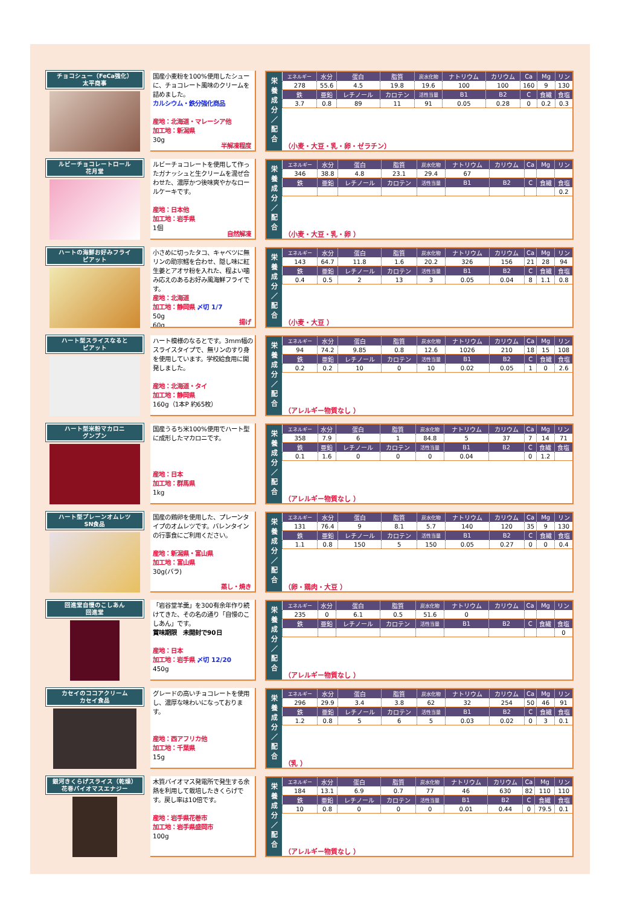チョコシュー（FeCa強化）
太平商事
国産小麦粉を100%使用したシューに、チョコレート風味のクリームを詰めました。
カルシウム・鉄分強化商品
産地：北海道・マレーシア他
加工地：新潟県
30g
半解凍程度
栄
養
成
分
／
配
合
| エネルギー | 水分 | 蛋白 | 脂質 | 炭水化物 | ナトリウム | カリウム | Ca | Mg | リン |
| --- | --- | --- | --- | --- | --- | --- | --- | --- | --- |
| 278 | 55.6 | 4.5 | 19.8 | 19.6 | 100 | 100 | 160 | 9 | 130 |
| 鉄 | 亜鉛 | レチノール | カロテン | 活性当量 | B1 | B2 | C | 食繊 | 食塩 |
| 3.7 | 0.8 | 89 | 11 | 91 | 0.05 | 0.28 | 0 | 0.2 | 0.3 |
（小麦・大豆・乳・卵・ゼラチン）
ルビーチョコレートロール
花月堂
ルビーチョコレートを使用して作ったガナッシュと生クリームを混ぜ合わせた、濃厚かつ後味爽やかなロールケーキです。
産地：日本他
加工地：岩手県
1個
自然解凍
栄
養
成
分
／
配
合
| エネルギー | 水分 | 蛋白 | 脂質 | 炭水化物 | ナトリウム | カリウム | Ca | Mg | リン |
| --- | --- | --- | --- | --- | --- | --- | --- | --- | --- |
| 346 | 38.8 | 4.8 | 23.1 | 29.4 | 67 | | | | |
| 鉄 | 亜鉛 | レチノール | カロテン | 活性当量 | B1 | B2 | C | 食繊 | 食塩 |
| | | | | | | | | | 0.2 |
（小麦・大豆・乳・卵 ）
ハートの海鮮お好みフライ
ピアット
小さめに切ったタコ、キャベツに無リンの助宗鱈を合わせ、隠し味に紅生姜とアオサ粉を入れた、程よい噛み応えのあるお好み風海鮮フライです。
産地：北海道
加工地：静岡県 〆切 1/7
50g
60g
揚げ
栄
養
成
分
／
配
合
| エネルギー | 水分 | 蛋白 | 脂質 | 炭水化物 | ナトリウム | カリウム | Ca | Mg | リン |
| --- | --- | --- | --- | --- | --- | --- | --- | --- | --- |
| 143 | 64.7 | 11.8 | 1.6 | 20.2 | 326 | 156 | 21 | 28 | 94 |
| 鉄 | 亜鉛 | レチノール | カロテン | 活性当量 | B1 | B2 | C | 食繊 | 食塩 |
| 0.4 | 0.5 | 2 | 13 | 3 | 0.05 | 0.04 | 8 | 1.1 | 0.8 |
（小麦・大豆 ）
ハート型スライスなると
ピアット
ハート模様のなるとです。3mm幅のスライスタイプで、無リンのすり身を使用しています。学校給食用に開発しました。
産地：北海道・タイ
加工地：静岡県
160g（1本P 約65枚）
栄
養
成
分
／
配
合
| エネルギー | 水分 | 蛋白 | 脂質 | 炭水化物 | ナトリウム | カリウム | Ca | Mg | リン |
| --- | --- | --- | --- | --- | --- | --- | --- | --- | --- |
| 94 | 74.2 | 9.85 | 0.8 | 12.6 | 1026 | 210 | 18 | 15 | 108 |
| 鉄 | 亜鉛 | レチノール | カロテン | 活性当量 | B1 | B2 | C | 食繊 | 食塩 |
| 0.2 | 0.2 | 10 | 0 | 10 | 0.02 | 0.05 | 1 | 0 | 2.6 |
（アレルギー物質なし ）
ハート型米粉マカロニ
グンプン
国産うるち米100%使用でハート型に成形したマカロニです。
産地：日本
加工地：群馬県
1kg
栄
養
成
分
／
配
合
| エネルギー | 水分 | 蛋白 | 脂質 | 炭水化物 | ナトリウム | カリウム | Ca | Mg | リン |
| --- | --- | --- | --- | --- | --- | --- | --- | --- | --- |
| 358 | 7.9 | 6 | 1 | 84.8 | 5 | 37 | 7 | 14 | 71 |
| 鉄 | 亜鉛 | レチノール | カロテン | 活性当量 | B1 | B2 | C | 食繊 | 食塩 |
| 0.1 | 1.6 | 0 | 0 | 0 | 0.04 | | 0 | 1.2 | |
（アレルギー物質なし ）
ハート型プレーンオムレツ
SN食品
国産の鶏卵を使用した、プレーンタイプのオムレツです。バレンタインの行事食にご利用ください。
産地：新潟県・富山県
加工地：富山県
30g(バラ)
蒸し・焼き
栄
養
成
分
／
配
合
| エネルギー | 水分 | 蛋白 | 脂質 | 炭水化物 | ナトリウム | カリウム | Ca | Mg | リン |
| --- | --- | --- | --- | --- | --- | --- | --- | --- | --- |
| 131 | 76.4 | 9 | 8.1 | 5.7 | 140 | 120 | 35 | 9 | 130 |
| 鉄 | 亜鉛 | レチノール | カロテン | 活性当量 | B1 | B2 | C | 食繊 | 食塩 |
| 1.1 | 0.8 | 150 | 5 | 150 | 0.05 | 0.27 | 0 | 0 | 0.4 |
（卵・鶏肉・大豆 ）
回進堂自慢のこしあん
回進堂
「岩谷堂羊羹」を300有余年作り続けてきた、その名の通り「自慢のこしあん」です。
賞味期限　未開封で90日
産地：日本
加工地：岩手県 〆切 12/20
450g
栄
養
成
分
／
配
合
| エネルギー | 水分 | 蛋白 | 脂質 | 炭水化物 | ナトリウム | カリウム | Ca | Mg | リン |
| --- | --- | --- | --- | --- | --- | --- | --- | --- | --- |
| 235 | 0 | 6.1 | 0.5 | 51.6 | 0 | | | | |
| 鉄 | 亜鉛 | レチノール | カロテン | 活性当量 | B1 | B2 | C | 食繊 | 食塩 |
| | | | | | | | | | 0 |
（アレルギー物質なし ）
カセイのココアクリーム
カセイ食品
グレードの高いチョコレートを使用し、濃厚な味わいになっております。
産地：西アフリカ他
加工地：千葉県
15g
栄
養
成
分
／
配
合
| エネルギー | 水分 | 蛋白 | 脂質 | 炭水化物 | ナトリウム | カリウム | Ca | Mg | リン |
| --- | --- | --- | --- | --- | --- | --- | --- | --- | --- |
| 296 | 29.9 | 3.4 | 3.8 | 62 | 32 | 254 | 50 | 46 | 91 |
| 鉄 | 亜鉛 | レチノール | カロテン | 活性当量 | B1 | B2 | C | 食繊 | 食塩 |
| 1.2 | 0.8 | 5 | 6 | 5 | 0.03 | 0.02 | 0 | 3 | 0.1 |
（乳 ）
銀河きくらげスライス（乾燥）
花巻バイオマスエナジー
木質バイオマス発電所で発生する余熱を利用して栽培したきくらげです。戻し率は10倍です。
産地：岩手県花巻市
加工地：岩手県盛岡市
100g
栄
養
成
分
／
配
合
| エネルギー | 水分 | 蛋白 | 脂質 | 炭水化物 | ナトリウム | カリウム | Ca | Mg | リン |
| --- | --- | --- | --- | --- | --- | --- | --- | --- | --- |
| 184 | 13.1 | 6.9 | 0.7 | 77 | 46 | 630 | 82 | 110 | 110 |
| 鉄 | 亜鉛 | レチノール | カロテン | 活性当量 | B1 | B2 | C | 食繊 | 食塩 |
| 10 | 0.8 | 0 | 0 | 0 | 0.01 | 0.44 | 0 | 79.5 | 0.1 |
（アレルギー物質なし ）